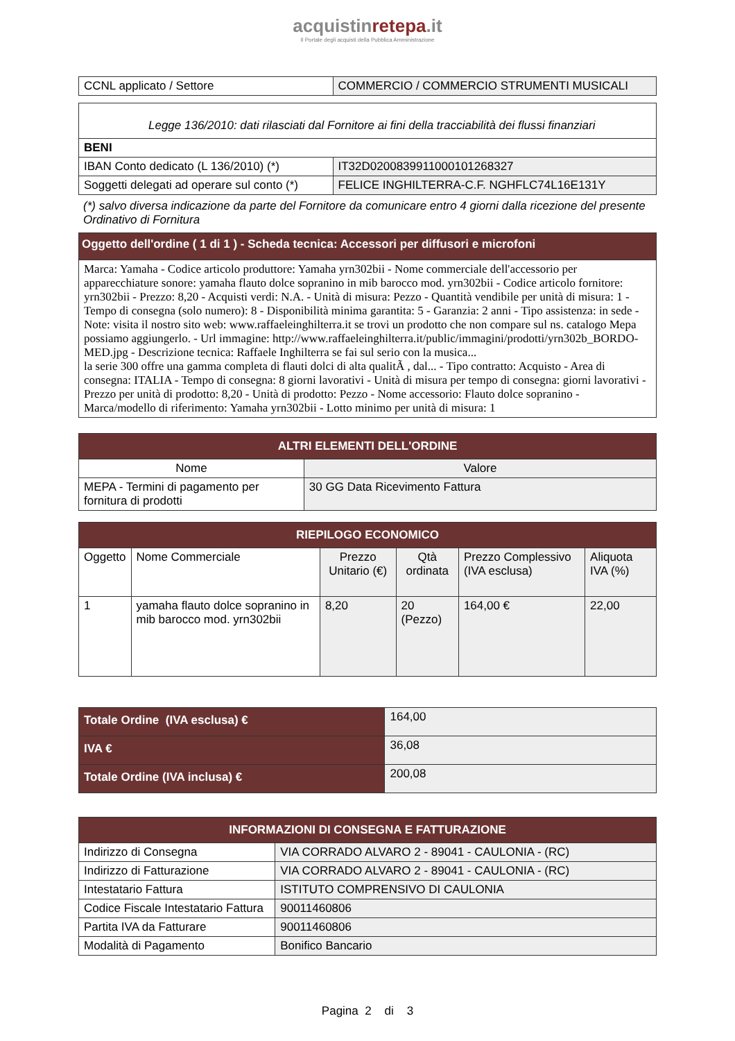acquistinrete pa.it
Il Portale degli acquisti della Pubblica Amministrazione
| CCNL applicato / Settore | COMMERCIO / COMMERCIO STRUMENTI MUSICALI |
| Legge 136/2010: dati rilasciati dal Fornitore ai fini della tracciabilità dei flussi finanziari | |
| BENI | |
| IBAN Conto dedicato (L 136/2010) (*) | IT32D0200839911000101268327 |
| Soggetti delegati ad operare sul conto (*) | FELICE INGHILTERRA-C.F. NGHFLC74L16E131Y |
(*) salvo diversa indicazione da parte del Fornitore da comunicare entro 4 giorni dalla ricezione del presente Ordinativo di Fornitura
| Oggetto dell'ordine ( 1 di 1 ) - Scheda tecnica: Accessori per diffusori e microfoni |
| --- |
| Marca: Yamaha - Codice articolo produttore: Yamaha yrn302bii - Nome commerciale dell'accessorio per apparecchiature sonore: yamaha flauto dolce sopranino in mib barocco mod. yrn302bii - Codice articolo fornitore: yrn302bii - Prezzo: 8,20 - Acquisti verdi: N.A. - Unità di misura: Pezzo - Quantità vendibile per unità di misura: 1 - Tempo di consegna (solo numero): 8 - Disponibilità minima garantita: 5 - Garanzia: 2 anni - Tipo assistenza: in sede - Note: visita il nostro sito web: www.raffaeleinghilterra.it se trovi un prodotto che non compare sul ns. catalogo Mepa possiamo aggiungerlo. - Url immagine: http://www.raffaeleinghilterra.it/public/immagini/prodotti/yrn302b_BORDO-MED.jpg - Descrizione tecnica: Raffaele Inghilterra se fai sul serio con la musica... la serie 300 offre una gamma completa di flauti dolci di alta qualitÃ , dal... - Tipo contratto: Acquisto - Area di consegna: ITALIA - Tempo di consegna: 8 giorni lavorativi - Unità di misura per tempo di consegna: giorni lavorativi - Prezzo per unità di prodotto: 8,20 - Unità di prodotto: Pezzo - Nome accessorio: Flauto dolce sopranino - Marca/modello di riferimento: Yamaha yrn302bii - Lotto minimo per unità di misura: 1 |
| ALTRI ELEMENTI DELL'ORDINE | |
| --- | --- |
| Nome | Valore |
| MEPA - Termini di pagamento per fornitura di prodotti | 30 GG Data Ricevimento Fattura |
| RIEPILOGO ECONOMICO | | | | | |
| --- | --- | --- | --- | --- | --- |
| Oggetto | Nome Commerciale | Prezzo Unitario (€) | Qtà ordinata | Prezzo Complessivo (IVA esclusa) | Aliquota IVA (%) |
| 1 | yamaha flauto dolce sopranino in mib barocco mod. yrn302bii | 8,20 | 20 (Pezzo) | 164,00 € | 22,00 |
| Totale Ordine (IVA esclusa) € | 164,00 |
| IVA € | 36,08 |
| Totale Ordine (IVA inclusa) € | 200,08 |
| INFORMAZIONI DI CONSEGNA E FATTURAZIONE | |
| --- | --- |
| Indirizzo di Consegna | VIA CORRADO ALVARO 2 - 89041 - CAULONIA - (RC) |
| Indirizzo di Fatturazione | VIA CORRADO ALVARO 2 - 89041 - CAULONIA - (RC) |
| Intestatario Fattura | ISTITUTO COMPRENSIVO DI CAULONIA |
| Codice Fiscale Intestatario Fattura | 90011460806 |
| Partita IVA da Fatturare | 90011460806 |
| Modalità di Pagamento | Bonifico Bancario |
Pagina 2 di 3